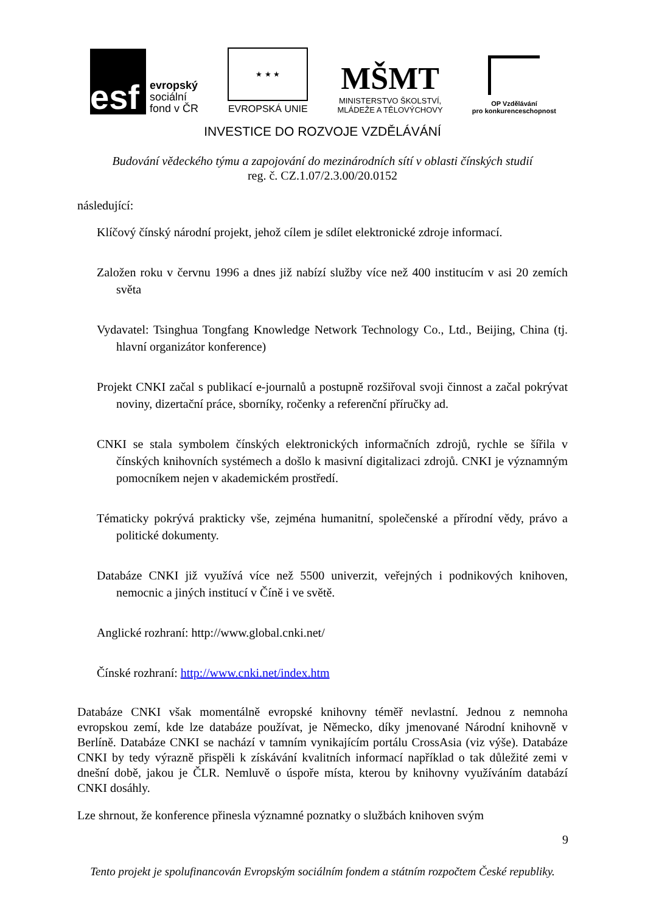esf
evropský
sociální
fond v ČR
★ ★ ★
EVROPSKÁ UNIE
MŠMT
MINISTERSTVO ŠKOLSTVÍ,
MLÁDEŽE A TĚLOVÝCHOVY
OP Vzdělávání
pro konkurenceschopnost
INVESTICE DO ROZVOJE VZDĚLÁVÁNÍ
Budování vědeckého týmu a zapojování do mezinárodních sítí v oblasti čínských studií
reg. č. CZ.1.07/2.3.00/20.0152
následující:
Klíčový čínský národní projekt, jehož cílem je sdílet elektronické zdroje informací.
Založen roku v červnu 1996 a dnes již nabízí služby více než 400 institucím v asi 20 zemích světa
Vydavatel: Tsinghua Tongfang Knowledge Network Technology Co., Ltd., Beijing, China (tj. hlavní organizátor konference)
Projekt CNKI začal s publikací e-journalů a postupně rozšiřoval svoji činnost a začal pokrývat noviny, dizertační práce, sborníky, ročenky a referenční příručky ad.
CNKI se stala symbolem čínských elektronických informačních zdrojů, rychle se šířila v čínských knihovních systémech a došlo k masivní digitalizaci zdrojů. CNKI je významným pomocníkem nejen v akademickém prostředí.
Tématicky pokrývá prakticky vše, zejména humanitní, společenské a přírodní vědy, právo a politické dokumenty.
Databáze CNKI již využívá více než 5500 univerzit, veřejných i podnikových knihoven, nemocnic a jiných institucí v Číně i ve světě.
Anglické rozhraní: http://www.global.cnki.net/
Čínské rozhraní: http://www.cnki.net/index.htm
Databáze CNKI však momentálně evropské knihovny téměř nevlastní. Jednou z nemnoha evropskou zemí, kde lze databáze používat, je Německo, díky jmenované Národní knihovně v Berlíně. Databáze CNKI se nachází v tamním vynikajícím portálu CrossAsia (viz výše). Databáze CNKI by tedy výrazně přispěli k získávání kvalitních informací například o tak důležité zemi v dnešní době, jakou je ČLR. Nemluvě o úspoře místa, kterou by knihovny využíváním databází CNKI dosáhly.
Lze shrnout, že konference přinesla významné poznatky o službách knihoven svým
9
Tento projekt je spolufinancován Evropským sociálním fondem a státním rozpočtem České republiky.